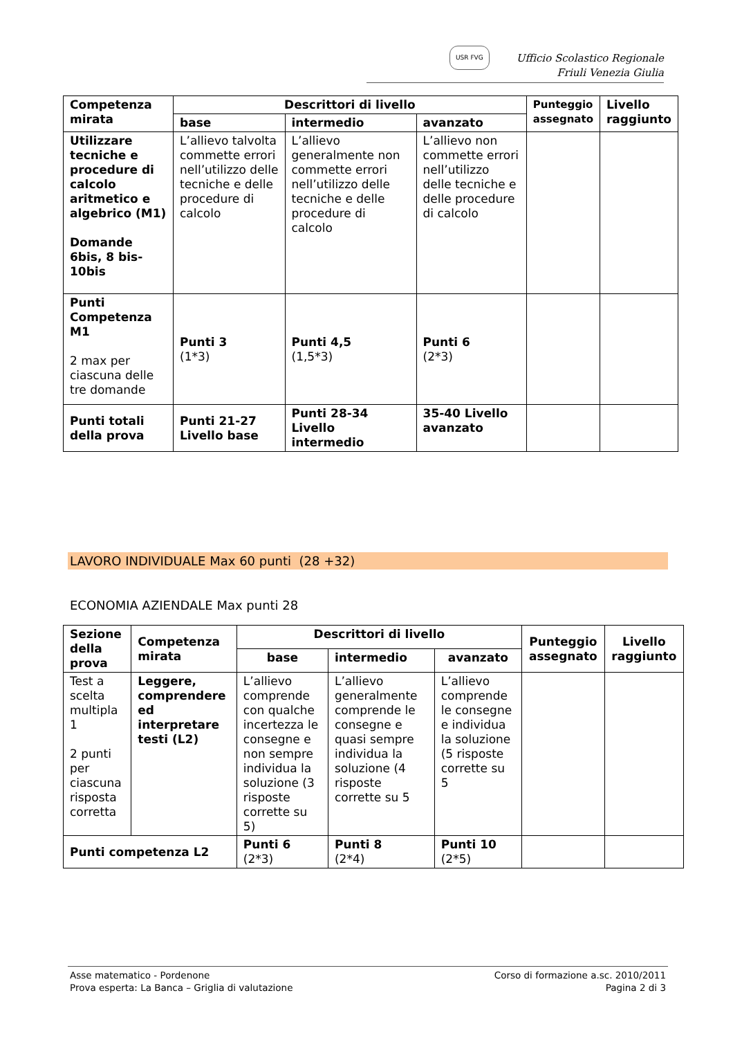USR FVG
Ufficio Scolastico Regionale
Friuli Venezia Giulia
| Competenza mirata | Descrittori di livello | | | Punteggio assegnato | Livello raggiunto |
| --- | --- | --- | --- | --- | --- |
| | base | intermedio | avanzato | | |
| Utilizzare tecniche e procedure di calcolo aritmetico e algebrico (M1) Domande 6bis, 8 bis-10bis | L’allievo talvolta commette errori nell’utilizzo delle tecniche e delle procedure di calcolo | L’allievo generalmente non commette errori nell’utilizzo delle tecniche e delle procedure di calcolo | L’allievo non commette errori nell’utilizzo delle tecniche e delle procedure di calcolo | | |
| Punti Competenza M1 2 max per ciascuna delle tre domande | Punti 3 (1*3) | Punti 4,5 (1,5*3) | Punti 6 (2*3) | | |
| Punti totali della prova | Punti 21-27 Livello base | Punti 28-34 Livello intermedio | 35-40 Livello avanzato | | |
LAVORO INDIVIDUALE Max 60 punti (28 +32)
ECONOMIA AZIENDALE Max punti 28
| Sezione della prova | Competenza mirata | Descrittori di livello | | | Punteggio assegnato | Livello raggiunto |
| --- | --- | --- | --- | --- | --- | --- |
| | | base | intermedio | avanzato | | |
| Test a scelta multipla 1 2 punti per ciascuna risposta corretta | Leggere, comprendere ed interpretare testi (L2) | L’allievo comprende con qualche incertezza le consegne e non sempre individua la soluzione (3 risposte corrette su 5) | L’allievo generalmente comprende le consegne e quasi sempre individua la soluzione (4 risposte corrette su 5 | L’allievo comprende le consegne e individua la soluzione (5 risposte corrette su 5 | | |
| Punti competenza L2 | | Punti 6 (2*3) | Punti 8 (2*4) | Punti 10 (2*5) | | |
Asse matematico - Pordenone
Prova esperta: La Banca – Griglia di valutazione
Corso di formazione a.sc. 2010/2011
Pagina 2 di 3